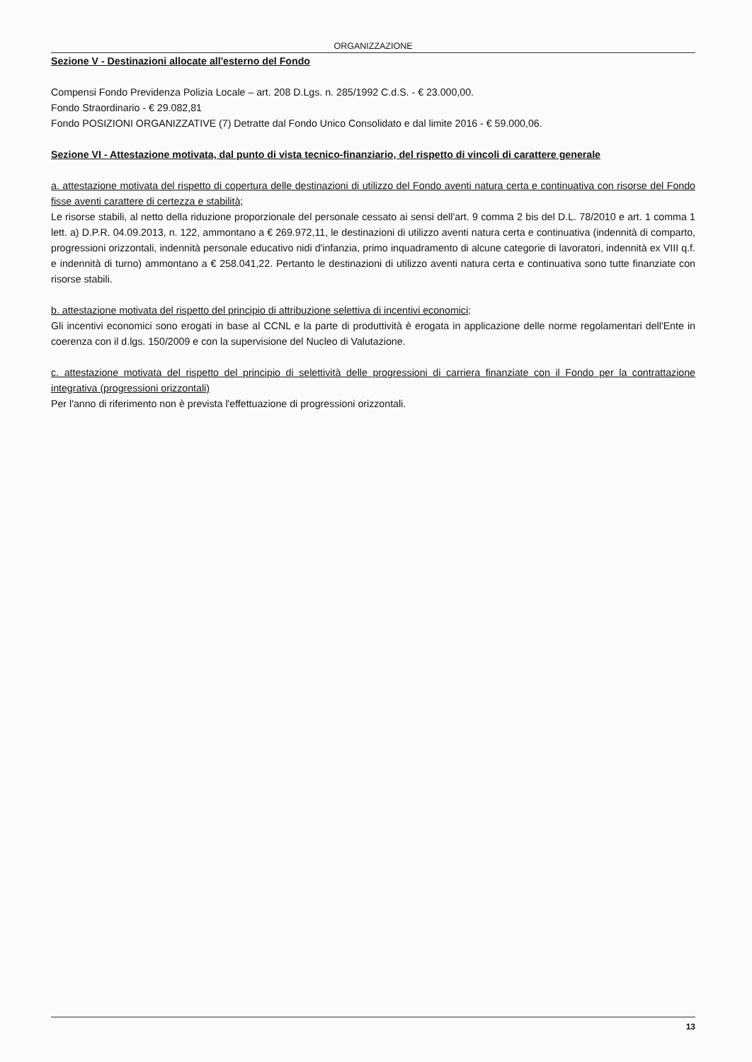ORGANIZZAZIONE
Sezione V - Destinazioni allocate all'esterno del Fondo
Compensi Fondo Previdenza Polizia Locale – art. 208 D.Lgs. n. 285/1992 C.d.S. - € 23.000,00.
Fondo Straordinario - € 29.082,81
Fondo POSIZIONI ORGANIZZATIVE (7) Detratte dal Fondo Unico Consolidato e dal limite 2016 - € 59.000,06.
Sezione VI - Attestazione motivata, dal punto di vista tecnico-finanziario, del rispetto di vincoli di carattere generale
a. attestazione motivata del rispetto di copertura delle destinazioni di utilizzo del Fondo aventi natura certa e continuativa con risorse del Fondo fisse aventi carattere di certezza e stabilità;
Le risorse stabili, al netto della riduzione proporzionale del personale cessato ai sensi dell'art. 9 comma 2 bis del D.L. 78/2010 e art. 1 comma 1 lett. a) D.P.R. 04.09.2013, n. 122, ammontano a € 269.972,11, le destinazioni di utilizzo aventi natura certa e continuativa (indennità di comparto, progressioni orizzontali, indennità personale educativo nidi d'infanzia, primo inquadramento di alcune categorie di lavoratori, indennità ex VIII q.f. e indennità di turno) ammontano a € 258.041,22. Pertanto le destinazioni di utilizzo aventi natura certa e continuativa sono tutte finanziate con risorse stabili.
b. attestazione motivata del rispetto del principio di attribuzione selettiva di incentivi economici;
Gli incentivi economici sono erogati in base al CCNL e la parte di produttività è erogata in applicazione delle norme regolamentari dell'Ente in coerenza con il d.lgs. 150/2009 e con la supervisione del Nucleo di Valutazione.
c. attestazione motivata del rispetto del principio di selettività delle progressioni di carriera finanziate con il Fondo per la contrattazione integrativa (progressioni orizzontali)
Per l'anno di riferimento non è prevista l'effettuazione di progressioni orizzontali.
13